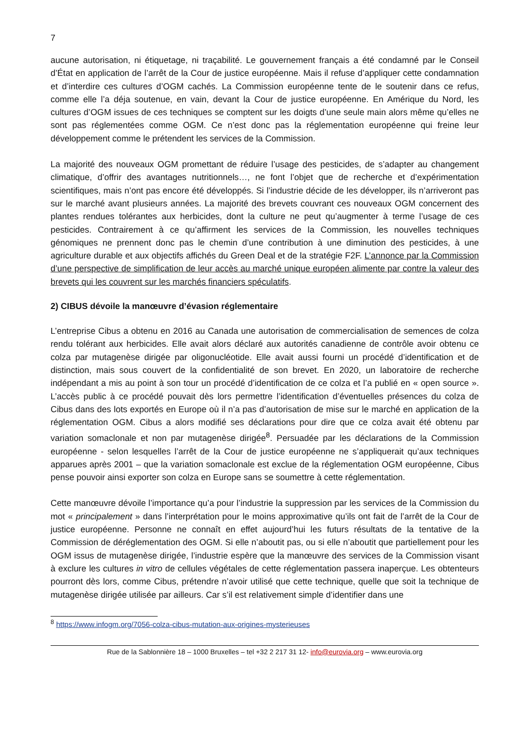7
aucune autorisation, ni étiquetage, ni traçabilité. Le gouvernement français a été condamné par le Conseil d’État en application de l’arrêt de la Cour de justice européenne. Mais il refuse d’appliquer cette condamnation et d’interdire ces cultures d’OGM cachés. La Commission européenne tente de le soutenir dans ce refus, comme elle l’a déja soutenue, en vain, devant la Cour de justice européenne. En Amérique du Nord, les cultures d’OGM issues de ces techniques se comptent sur les doigts d’une seule main alors même qu’elles ne sont pas réglementées comme OGM. Ce n’est donc pas la réglementation européenne qui freine leur développement comme le prétendent les services de la Commission.
La majorité des nouveaux OGM promettant de réduire l’usage des pesticides, de s’adapter au changement climatique, d’offrir des avantages nutritionnels…, ne font l’objet que de recherche et d’expérimentation scientifiques, mais n’ont pas encore été développés. Si l’industrie décide de les développer, ils n’arriveront pas sur le marché avant plusieurs années. La majorité des brevets couvrant ces nouveaux OGM concernent des plantes rendues tolérantes aux herbicides, dont la culture ne peut qu’augmenter à terme l’usage de ces pesticides. Contrairement à ce qu’affirment les services de la Commission, les nouvelles techniques génomiques ne prennent donc pas le chemin d’une contribution à une diminution des pesticides, à une agriculture durable et aux objectifs affichés du Green Deal et de la stratégie F2F. L’annonce par la Commission d’une perspective de simplification de leur accès au marché unique européen alimente par contre la valeur des brevets qui les couvrent sur les marchés financiers spéculatifs.
2) CIBUS dévoile la manœuvre d’évasion réglementaire
L’entreprise Cibus a obtenu en 2016 au Canada une autorisation de commercialisation de semences de colza rendu tolérant aux herbicides. Elle avait alors déclaré aux autorités canadienne de contrôle avoir obtenu ce colza par mutagenèse dirigée par oligonucléotide. Elle avait aussi fourni un procédé d’identification et de distinction, mais sous couvert de la confidentialité de son brevet. En 2020, un laboratoire de recherche indépendant a mis au point à son tour un procédé d’identification de ce colza et l’a publié en « open source ». L’accès public à ce procédé pouvait dès lors permettre l’identification d’éventuelles présences du colza de Cibus dans des lots exportés en Europe où il n’a pas d’autorisation de mise sur le marché en application de la réglementation OGM. Cibus a alors modifié ses déclarations pour dire que ce colza avait été obtenu par variation somaclonale et non par mutagenèse dirigée<sup>8</sup>. Persuadée par les déclarations de la Commission européenne - selon lesquelles l’arrêt de la Cour de justice européenne ne s’appliquerait qu’aux techniques apparues après 2001 – que la variation somaclonale est exclue de la réglementation OGM européenne, Cibus pense pouvoir ainsi exporter son colza en Europe sans se soumettre à cette réglementation.
Cette manœuvre dévoile l’importance qu’a pour l’industrie la suppression par les services de la Commission du mot « principalement » dans l’interprétation pour le moins approximative qu’ils ont fait de l’arrêt de la Cour de justice européenne. Personne ne connaît en effet aujourd’hui les futurs résultats de la tentative de la Commission de déréglementation des OGM. Si elle n’aboutit pas, ou si elle n’aboutit que partiellement pour les OGM issus de mutagenèse dirigée, l’industrie espère que la manœuvre des services de la Commission visant à exclure les cultures in vitro de cellules végétales de cette réglementation passera inaperçue. Les obtenteurs pourront dès lors, comme Cibus, prétendre n’avoir utilisé que cette technique, quelle que soit la technique de mutagenèse dirigée utilisée par ailleurs. Car s’il est relativement simple d’identifier dans une
<sup>8</sup> https://www.infogm.org/7056-colza-cibus-mutation-aux-origines-mysterieuses
Rue de la Sablonnière 18 – 1000 Bruxelles – tel +32 2 217 31 12- info@eurovia.org – www.eurovia.org